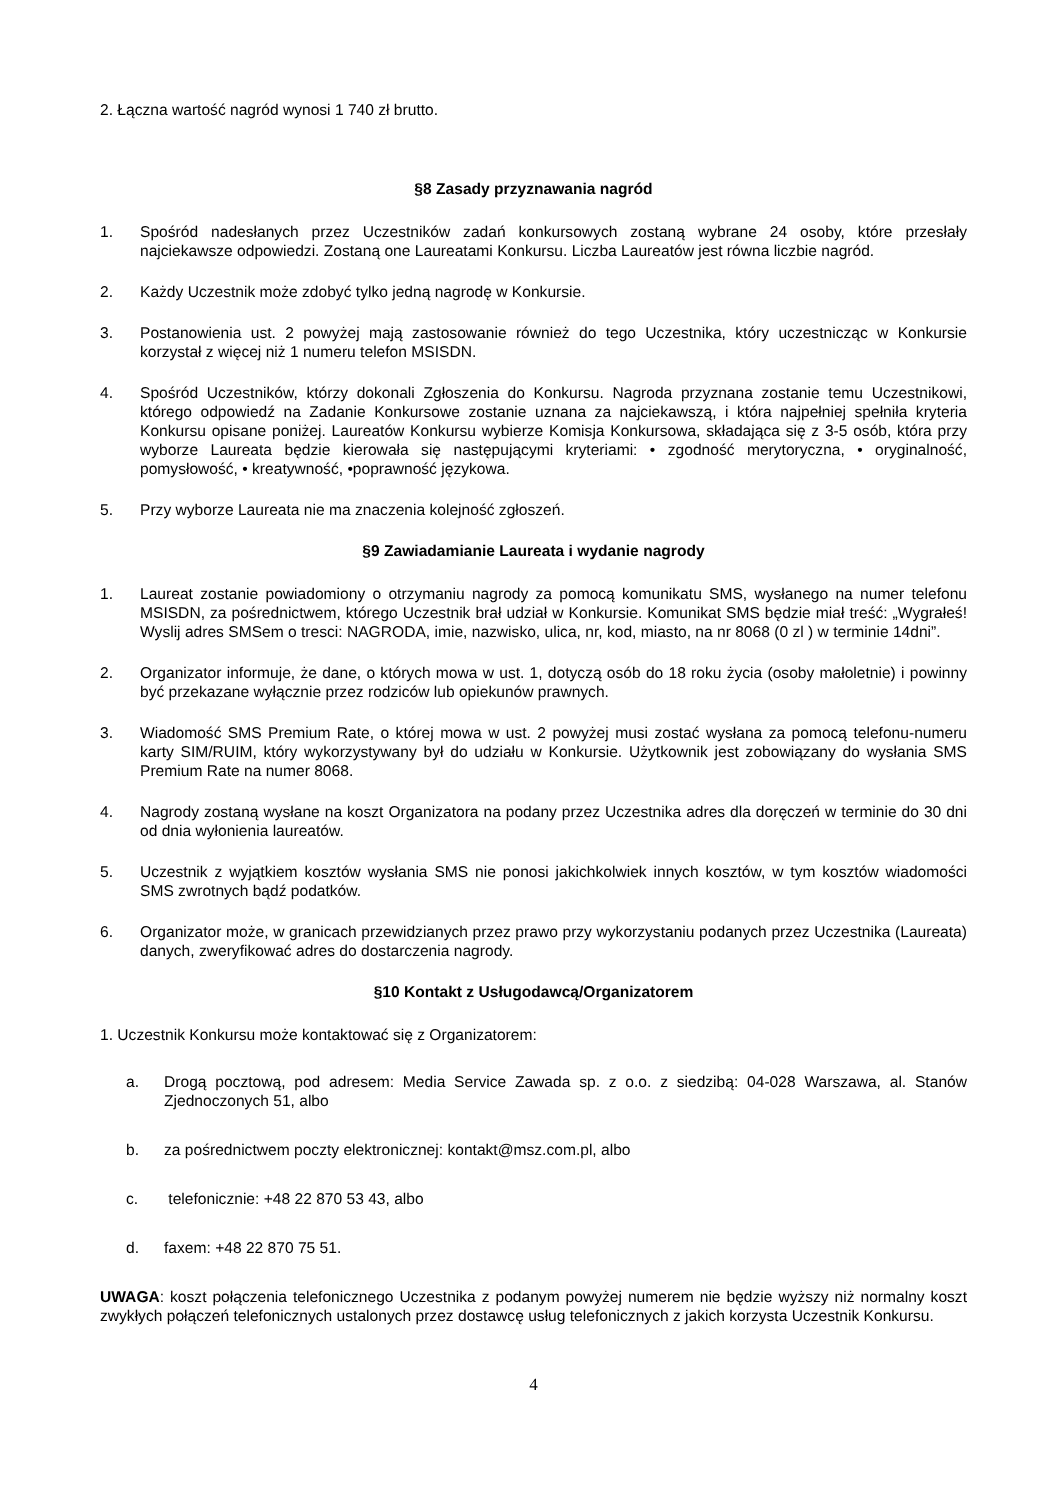2. Łączna wartość nagród wynosi 1 740 zł brutto.
§8 Zasady przyznawania nagród
1. Spośród nadesłanych przez Uczestników zadań konkursowych zostaną wybrane 24 osoby, które przesłały najciekawsze odpowiedzi. Zostaną one Laureatami Konkursu. Liczba Laureatów jest równa liczbie nagród.
2. Każdy Uczestnik może zdobyć tylko jedną nagrodę w Konkursie.
3. Postanowienia ust. 2 powyżej mają zastosowanie również do tego Uczestnika, który uczestnicząc w Konkursie korzystał z więcej niż 1 numeru telefon MSISDN.
4. Spośród Uczestników, którzy dokonali Zgłoszenia do Konkursu. Nagroda przyznana zostanie temu Uczestnikowi, którego odpowiedź na Zadanie Konkursowe zostanie uznana za najciekawszą, i która najpełniej spełniła kryteria Konkursu opisane poniżej. Laureatów Konkursu wybierze Komisja Konkursowa, składająca się z 3-5 osób, która przy wyborze Laureata będzie kierowała się następującymi kryteriami: • zgodność merytoryczna, • oryginalność, pomysłowość, • kreatywność, •poprawność językowa.
5. Przy wyborze Laureata nie ma znaczenia kolejność zgłoszeń.
§9 Zawiadamianie Laureata i wydanie nagrody
1. Laureat zostanie powiadomiony o otrzymaniu nagrody za pomocą komunikatu SMS, wysłanego na numer telefonu MSISDN, za pośrednictwem, którego Uczestnik brał udział w Konkursie. Komunikat SMS będzie miał treść: „Wygrałeś! Wyslij adres SMSem o tresci: NAGRODA, imie, nazwisko, ulica, nr, kod, miasto, na nr 8068 (0 zl ) w terminie 14dni”.
2. Organizator informuje, że dane, o których mowa w ust. 1, dotyczą osób do 18 roku życia (osoby małoletnie) i powinny być przekazane wyłącznie przez rodziców lub opiekunów prawnych.
3. Wiadomość SMS Premium Rate, o której mowa w ust. 2 powyżej musi zostać wysłana za pomocą telefonu-numeru karty SIM/RUIM, który wykorzystywany był do udziału w Konkursie. Użytkownik jest zobowiązany do wysłania SMS Premium Rate na numer 8068.
4. Nagrody zostaną wysłane na koszt Organizatora na podany przez Uczestnika adres dla doręczeń w terminie do 30 dni od dnia wyłonienia laureatów.
5. Uczestnik z wyjątkiem kosztów wysłania SMS nie ponosi jakichkolwiek innych kosztów, w tym kosztów wiadomości SMS zwrotnych bądź podatków.
6. Organizator może, w granicach przewidzianych przez prawo przy wykorzystaniu podanych przez Uczestnika (Laureata) danych, zweryfikować adres do dostarczenia nagrody.
§10 Kontakt z Usługodawcą/Organizatorem
1. Uczestnik Konkursu może kontaktować się z Organizatorem:
a. Drogą pocztową, pod adresem: Media Service Zawada sp. z o.o. z siedzibą: 04-028 Warszawa, al. Stanów Zjednoczonych 51, albo
b. za pośrednictwem poczty elektronicznej: kontakt@msz.com.pl, albo
c. telefonicznie: +48 22 870 53 43, albo
d. faxem: +48 22 870 75 51.
UWAGA: koszt połączenia telefonicznego Uczestnika z podanym powyżej numerem nie będzie wyższy niż normalny koszt zwykłych połączeń telefonicznych ustalonych przez dostawcę usług telefonicznych z jakich korzysta Uczestnik Konkursu.
4